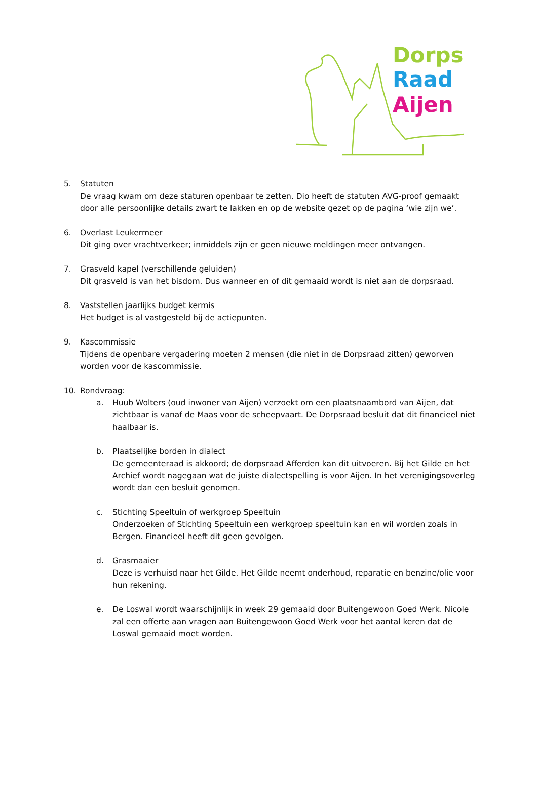Dorps
Raad
Aijen
5. Statuten
De vraag kwam om deze staturen openbaar te zetten. Dio heeft de statuten AVG-proof gemaakt door alle persoonlijke details zwart te lakken en op de website gezet op de pagina ‘wie zijn we’.
6. Overlast Leukermeer
Dit ging over vrachtverkeer; inmiddels zijn er geen nieuwe meldingen meer ontvangen.
7. Grasveld kapel (verschillende geluiden)
Dit grasveld is van het bisdom. Dus wanneer en of dit gemaaid wordt is niet aan de dorpsraad.
8. Vaststellen jaarlijks budget kermis
Het budget is al vastgesteld bij de actiepunten.
9. Kascommissie
Tijdens de openbare vergadering moeten 2 mensen (die niet in de Dorpsraad zitten) geworven worden voor de kascommissie.
10. Rondvraag:
a. Huub Wolters (oud inwoner van Aijen) verzoekt om een plaatsnaambord van Aijen, dat zichtbaar is vanaf de Maas voor de scheepvaart. De Dorpsraad besluit dat dit financieel niet haalbaar is.
b. Plaatselijke borden in dialect
De gemeenteraad is akkoord; de dorpsraad Afferden kan dit uitvoeren. Bij het Gilde en het Archief wordt nagegaan wat de juiste dialectspelling is voor Aijen. In het verenigingsoverleg wordt dan een besluit genomen.
c. Stichting Speeltuin of werkgroep Speeltuin
Onderzoeken of Stichting Speeltuin een werkgroep speeltuin kan en wil worden zoals in Bergen. Financieel heeft dit geen gevolgen.
d. Grasmaaier
Deze is verhuisd naar het Gilde. Het Gilde neemt onderhoud, reparatie en benzine/olie voor hun rekening.
e. De Loswal wordt waarschijnlijk in week 29 gemaaid door Buitengewoon Goed Werk. Nicole zal een offerte aan vragen aan Buitengewoon Goed Werk voor het aantal keren dat de Loswal gemaaid moet worden.